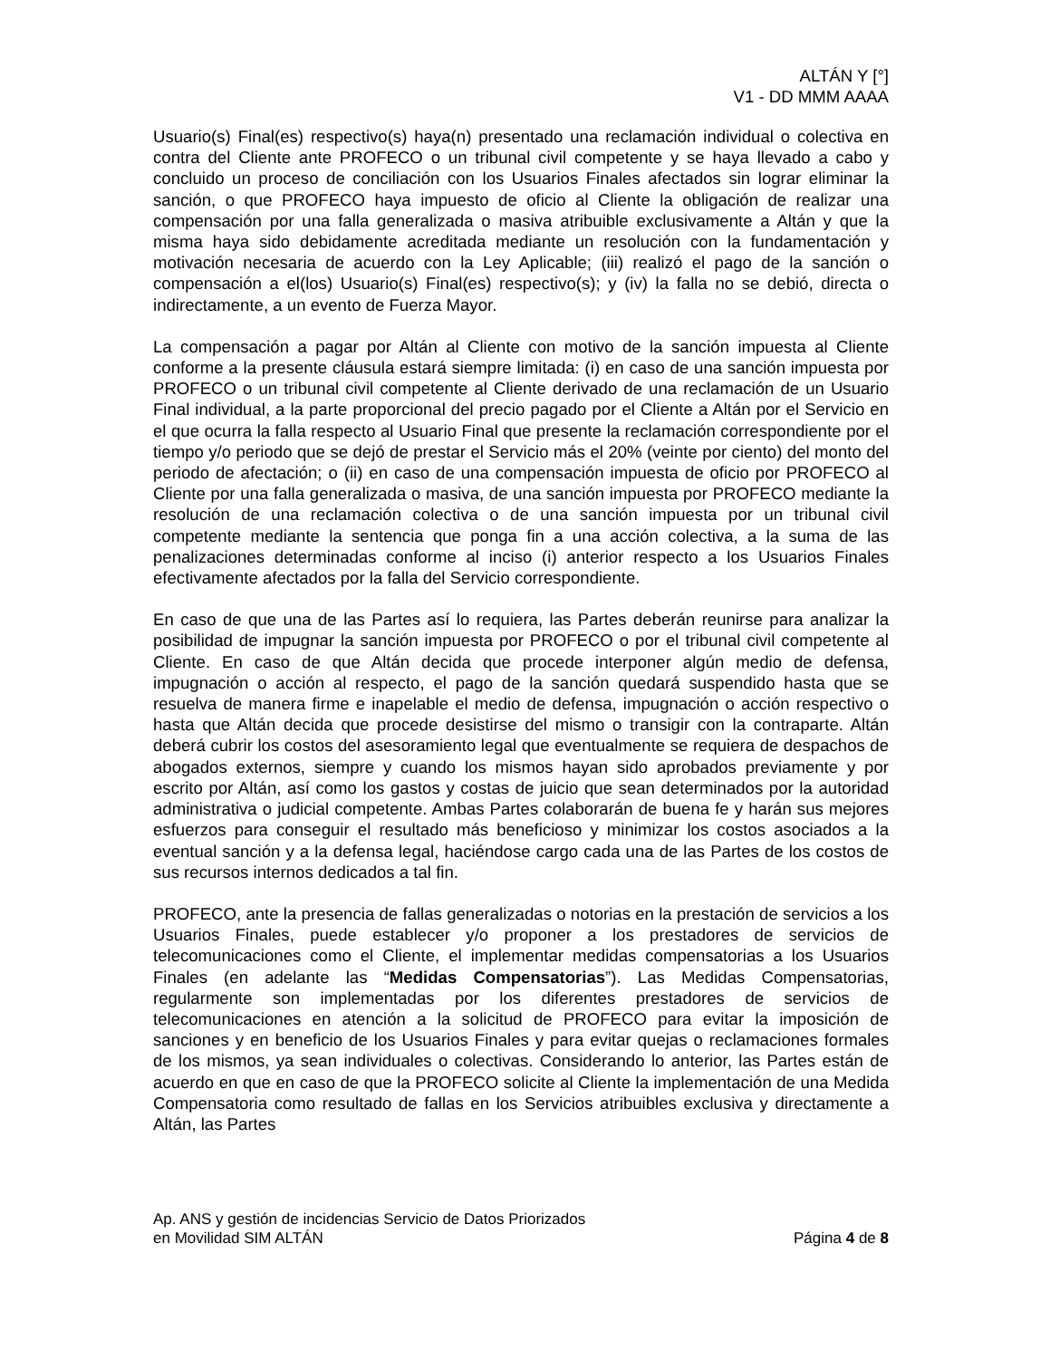ALTÁN Y [°]
V1 - DD MMM AAAA
Usuario(s) Final(es) respectivo(s) haya(n) presentado una reclamación individual o colectiva en contra del Cliente ante PROFECO o un tribunal civil competente y se haya llevado a cabo y concluido un proceso de conciliación con los Usuarios Finales afectados sin lograr eliminar la sanción, o que PROFECO haya impuesto de oficio al Cliente la obligación de realizar una compensación por una falla generalizada o masiva atribuible exclusivamente a Altán y que la misma haya sido debidamente acreditada mediante un resolución con la fundamentación y motivación necesaria de acuerdo con la Ley Aplicable; (iii) realizó el pago de la sanción o compensación a el(los) Usuario(s) Final(es) respectivo(s); y (iv) la falla no se debió, directa o indirectamente, a un evento de Fuerza Mayor.
La compensación a pagar por Altán al Cliente con motivo de la sanción impuesta al Cliente conforme a la presente cláusula estará siempre limitada: (i) en caso de una sanción impuesta por PROFECO o un tribunal civil competente al Cliente derivado de una reclamación de un Usuario Final individual, a la parte proporcional del precio pagado por el Cliente a Altán por el Servicio en el que ocurra la falla respecto al Usuario Final que presente la reclamación correspondiente por el tiempo y/o periodo que se dejó de prestar el Servicio más el 20% (veinte por ciento) del monto del periodo de afectación; o (ii) en caso de una compensación impuesta de oficio por PROFECO al Cliente por una falla generalizada o masiva, de una sanción impuesta por PROFECO mediante la resolución de una reclamación colectiva o de una sanción impuesta por un tribunal civil competente mediante la sentencia que ponga fin a una acción colectiva, a la suma de las penalizaciones determinadas conforme al inciso (i) anterior respecto a los Usuarios Finales efectivamente afectados por la falla del Servicio correspondiente.
En caso de que una de las Partes así lo requiera, las Partes deberán reunirse para analizar la posibilidad de impugnar la sanción impuesta por PROFECO o por el tribunal civil competente al Cliente. En caso de que Altán decida que procede interponer algún medio de defensa, impugnación o acción al respecto, el pago de la sanción quedará suspendido hasta que se resuelva de manera firme e inapelable el medio de defensa, impugnación o acción respectivo o hasta que Altán decida que procede desistirse del mismo o transigir con la contraparte. Altán deberá cubrir los costos del asesoramiento legal que eventualmente se requiera de despachos de abogados externos, siempre y cuando los mismos hayan sido aprobados previamente y por escrito por Altán, así como los gastos y costas de juicio que sean determinados por la autoridad administrativa o judicial competente. Ambas Partes colaborarán de buena fe y harán sus mejores esfuerzos para conseguir el resultado más beneficioso y minimizar los costos asociados a la eventual sanción y a la defensa legal, haciéndose cargo cada una de las Partes de los costos de sus recursos internos dedicados a tal fin.
PROFECO, ante la presencia de fallas generalizadas o notorias en la prestación de servicios a los Usuarios Finales, puede establecer y/o proponer a los prestadores de servicios de telecomunicaciones como el Cliente, el implementar medidas compensatorias a los Usuarios Finales (en adelante las “Medidas Compensatorias”). Las Medidas Compensatorias, regularmente son implementadas por los diferentes prestadores de servicios de telecomunicaciones en atención a la solicitud de PROFECO para evitar la imposición de sanciones y en beneficio de los Usuarios Finales y para evitar quejas o reclamaciones formales de los mismos, ya sean individuales o colectivas. Considerando lo anterior, las Partes están de acuerdo en que en caso de que la PROFECO solicite al Cliente la implementación de una Medida Compensatoria como resultado de fallas en los Servicios atribuibles exclusiva y directamente a Altán, las Partes
Ap. ANS y gestión de incidencias Servicio de Datos Priorizados
en Movilidad SIM ALTÁN
Página 4 de 8